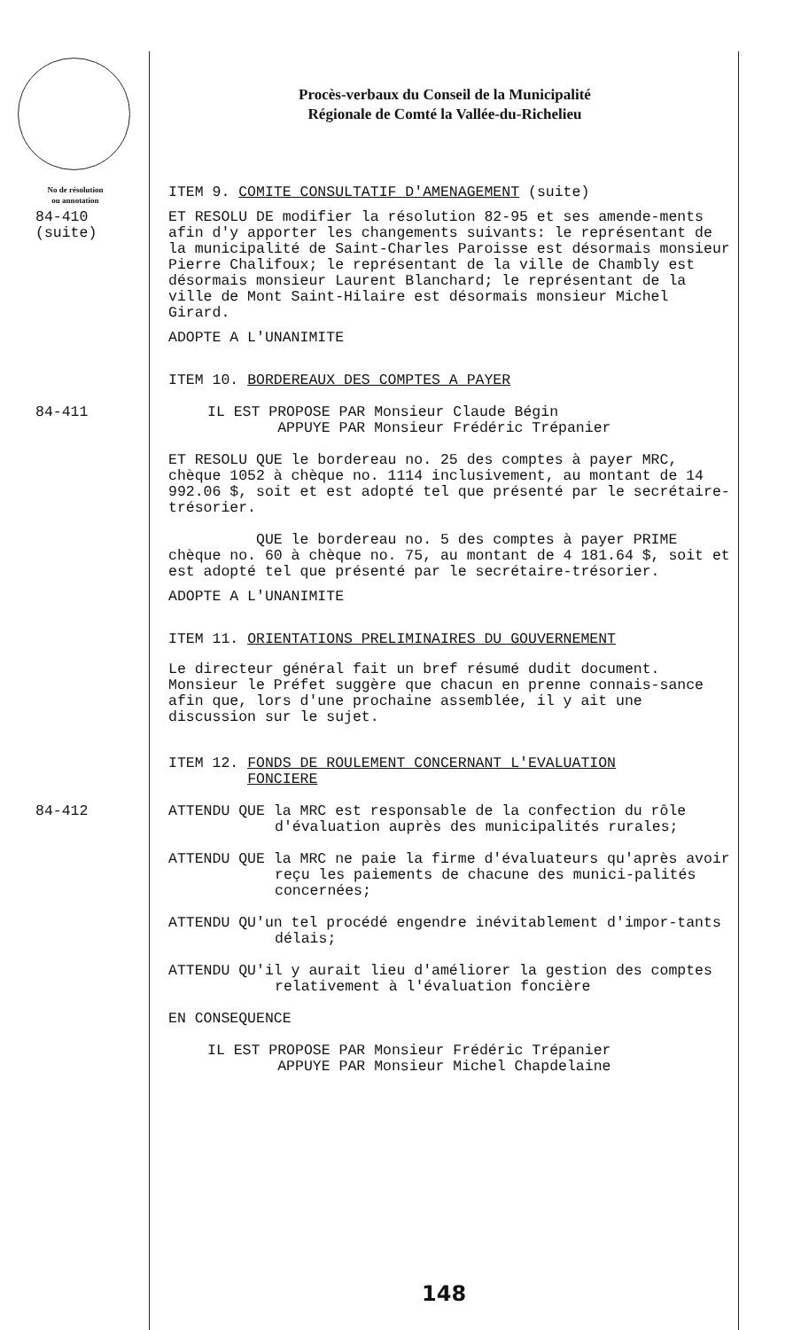Procès-verbaux du Conseil de la Municipalité
Régionale de Comté la Vallée-du-Richelieu
No de résolution
ou annotation
ITEM 9. COMITE CONSULTATIF D'AMENAGEMENT (suite)
84-410
(suite)
ET RESOLU DE modifier la résolution 82-95 et ses amende-ments afin d'y apporter les changements suivants: le représentant de la municipalité de Saint-Charles Paroisse est désormais monsieur Pierre Chalifoux; le représentant de la ville de Chambly est désormais monsieur Laurent Blanchard; le représentant de la ville de Mont Saint-Hilaire est désormais monsieur Michel Girard.
ADOPTE A L'UNANIMITE
ITEM 10. BORDEREAUX DES COMPTES A PAYER
84-411 IL EST PROPOSE PAR Monsieur Claude Bégin
APPUYE PAR Monsieur Frédéric Trépanier
ET RESOLU QUE le bordereau no. 25 des comptes à payer MRC, chèque 1052 à chèque no. 1114 inclusivement, au montant de 14 992.06 $, soit et est adopté tel que présenté par le secrétaire-trésorier.
QUE le bordereau no. 5 des comptes à payer PRIME chèque no. 60 à chèque no. 75, au montant de 4 181.64 $, soit et est adopté tel que présenté par le secrétaire-trésorier.
ADOPTE A L'UNANIMITE
ITEM 11. ORIENTATIONS PRELIMINAIRES DU GOUVERNEMENT
Le directeur général fait un bref résumé dudit document. Monsieur le Préfet suggère que chacun en prenne connais-sance afin que, lors d'une prochaine assemblée, il y ait une discussion sur le sujet.
ITEM 12. FONDS DE ROULEMENT CONCERNANT L'EVALUATION
FONCIERE
84-412 ATTENDU QUE la MRC est responsable de la confection du rôle d'évaluation auprès des municipalités rurales;
ATTENDU QUE la MRC ne paie la firme d'évaluateurs qu'après avoir reçu les paiements de chacune des munici-palités concernées;
ATTENDU QU'un tel procédé engendre inévitablement d'impor-tants délais;
ATTENDU QU'il y aurait lieu d'améliorer la gestion des comptes relativement à l'évaluation foncière
EN CONSEQUENCE
IL EST PROPOSE PAR Monsieur Frédéric Trépanier
APPUYE PAR Monsieur Michel Chapdelaine
148